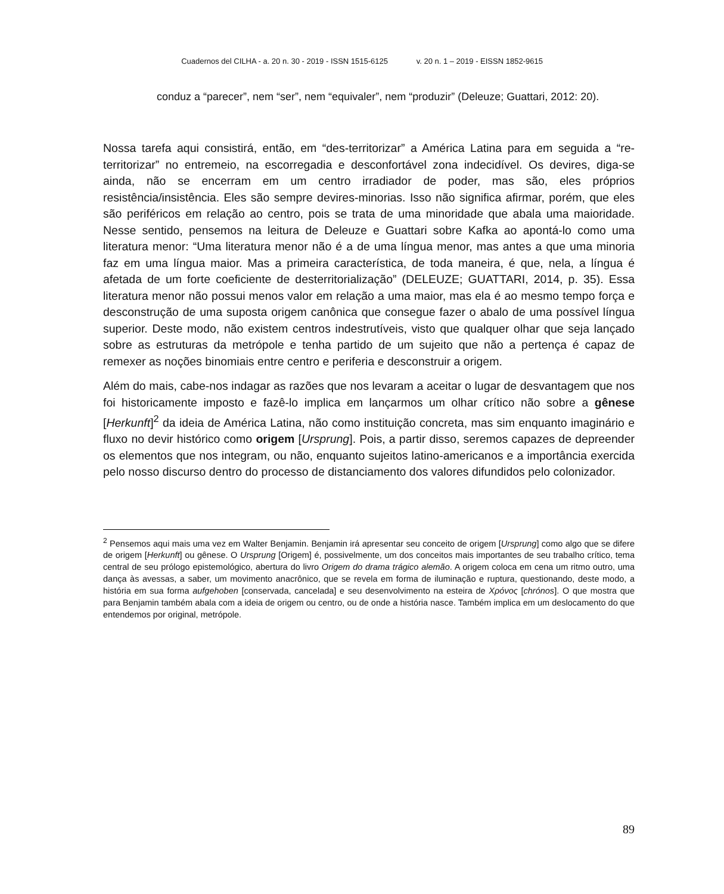Cuadernos del CILHA - a. 20 n. 30 - 2019 - ISSN 1515-6125 v. 20 n. 1 – 2019 - EISSN 1852-9615
conduz a “parecer”, nem “ser”, nem “equivaler”, nem “produzir” (Deleuze; Guattari, 2012: 20).
Nossa tarefa aqui consistirá, então, em “des-territorizar” a América Latina para em seguida a “re-territorizar” no entremeio, na escorregadia e desconfortável zona indecidível. Os devires, diga-se ainda, não se encerram em um centro irradiador de poder, mas são, eles próprios resistência/insistência. Eles são sempre devires-minorias. Isso não significa afirmar, porém, que eles são periféricos em relação ao centro, pois se trata de uma minoridade que abala uma maioridade. Nesse sentido, pensemos na leitura de Deleuze e Guattari sobre Kafka ao apontá-lo como uma literatura menor: “Uma literatura menor não é a de uma língua menor, mas antes a que uma minoria faz em uma língua maior. Mas a primeira característica, de toda maneira, é que, nela, a língua é afetada de um forte coeficiente de desterritorialização” (DELEUZE; GUATTARI, 2014, p. 35). Essa literatura menor não possui menos valor em relação a uma maior, mas ela é ao mesmo tempo força e desconstrução de uma suposta origem canônica que consegue fazer o abalo de uma possível língua superior. Deste modo, não existem centros indestrutíveis, visto que qualquer olhar que seja lançado sobre as estruturas da metrópole e tenha partido de um sujeito que não a pertença é capaz de remexer as noções binomiais entre centro e periferia e desconstruir a origem.
Além do mais, cabe-nos indagar as razões que nos levaram a aceitar o lugar de desvantagem que nos foi historicamente imposto e fazê-lo implica em lançarmos um olhar crítico não sobre a gênese [Herkunft]<sup>2</sup> da ideia de América Latina, não como instituição concreta, mas sim enquanto imaginário e fluxo no devir histórico como origem [Ursprung]. Pois, a partir disso, seremos capazes de depreender os elementos que nos integram, ou não, enquanto sujeitos latino-americanos e a importância exercida pelo nosso discurso dentro do processo de distanciamento dos valores difundidos pelo colonizador.
<sup>2</sup> Pensemos aqui mais uma vez em Walter Benjamin. Benjamin irá apresentar seu conceito de origem [Ursprung] como algo que se difere de origem [Herkunft] ou gênese. O Ursprung [Origem] é, possivelmente, um dos conceitos mais importantes de seu trabalho crítico, tema central de seu prólogo epistemológico, abertura do livro Origem do drama trágico alemão. A origem coloca em cena um ritmo outro, uma dança às avessas, a saber, um movimento anacrônico, que se revela em forma de iluminação e ruptura, questionando, deste modo, a história em sua forma aufgehoben [conservada, cancelada] e seu desenvolvimento na esteira de Χρόνος [chrónos]. O que mostra que para Benjamin também abala com a ideia de origem ou centro, ou de onde a história nasce. Também implica em um deslocamento do que entendemos por original, metrópole.
89